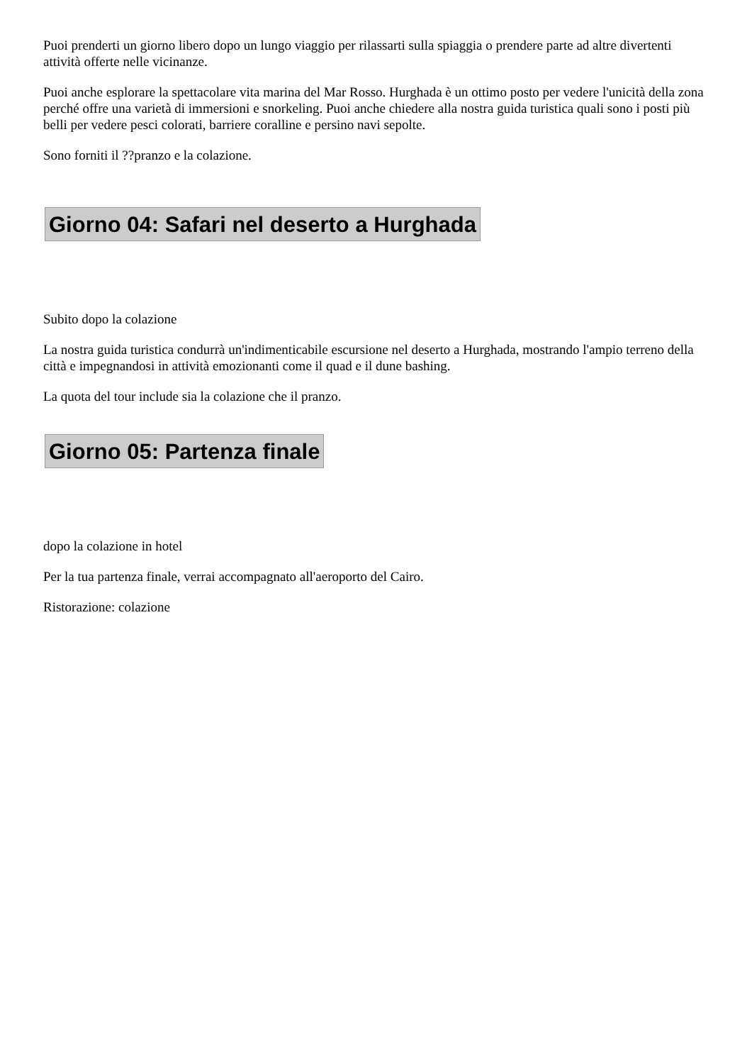Puoi prenderti un giorno libero dopo un lungo viaggio per rilassarti sulla spiaggia o prendere parte ad altre divertenti attività offerte nelle vicinanze.
Puoi anche esplorare la spettacolare vita marina del Mar Rosso. Hurghada è un ottimo posto per vedere l'unicità della zona perché offre una varietà di immersioni e snorkeling. Puoi anche chiedere alla nostra guida turistica quali sono i posti più belli per vedere pesci colorati, barriere coralline e persino navi sepolte.
Sono forniti il ??pranzo e la colazione.
Giorno 04: Safari nel deserto a Hurghada
Subito dopo la colazione
La nostra guida turistica condurrà un'indimenticabile escursione nel deserto a Hurghada, mostrando l'ampio terreno della città e impegnandosi in attività emozionanti come il quad e il dune bashing.
La quota del tour include sia la colazione che il pranzo.
Giorno 05: Partenza finale
dopo la colazione in hotel
Per la tua partenza finale, verrai accompagnato all'aeroporto del Cairo.
Ristorazione: colazione